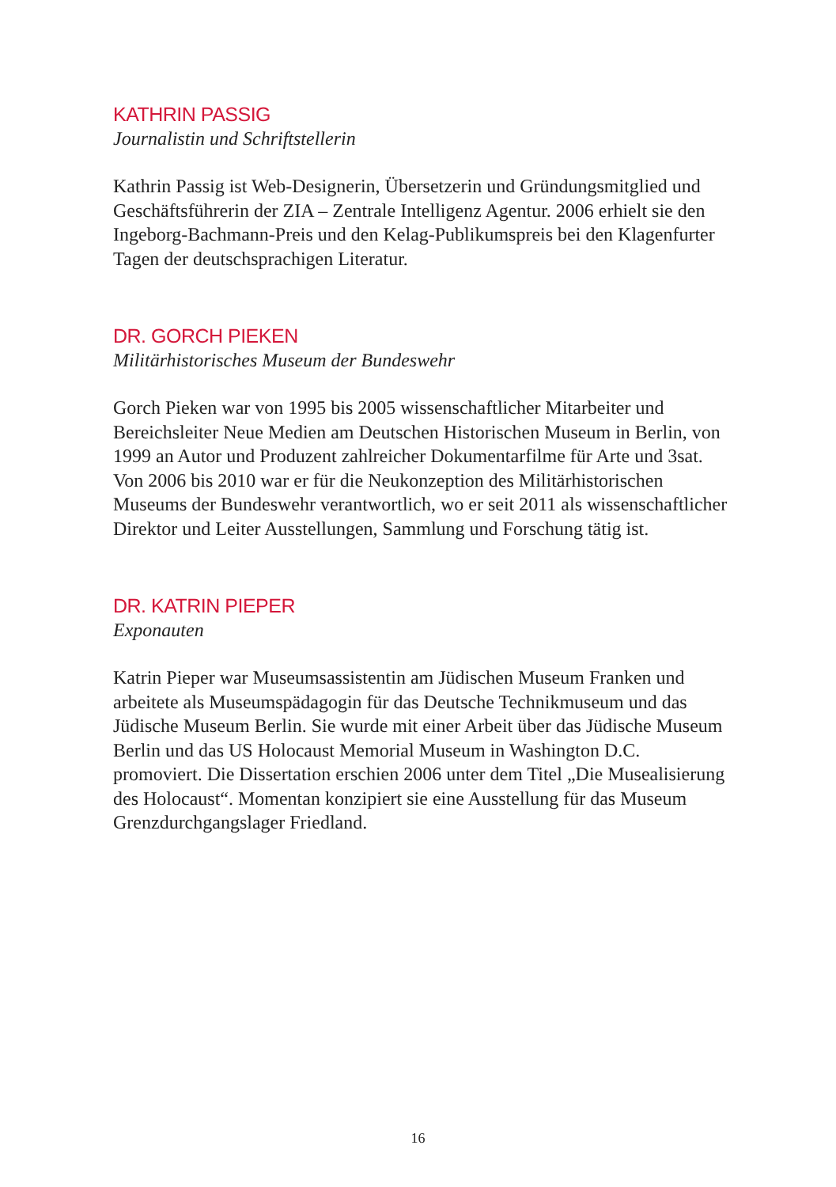KATHRIN PASSIG
Journalistin und Schriftstellerin
Kathrin Passig ist Web-Designerin, Übersetzerin und Gründungsmitglied und Geschäftsführerin der ZIA – Zentrale Intelligenz Agentur. 2006 erhielt sie den Ingeborg-Bachmann-Preis und den Kelag-Publikumspreis bei den Klagenfurter Tagen der deutschsprachigen Literatur.
DR. GORCH PIEKEN
Militärhistorisches Museum der Bundeswehr
Gorch Pieken war von 1995 bis 2005 wissenschaftlicher Mitarbeiter und Bereichsleiter Neue Medien am Deutschen Historischen Museum in Berlin, von 1999 an Autor und Produzent zahlreicher Dokumentarfilme für Arte und 3sat. Von 2006 bis 2010 war er für die Neukonzeption des Militärhistorischen Museums der Bundeswehr verantwortlich, wo er seit 2011 als wissenschaftlicher Direktor und Leiter Ausstellungen, Sammlung und Forschung tätig ist.
DR. KATRIN PIEPER
Exponauten
Katrin Pieper war Museumsassistentin am Jüdischen Museum Franken und arbeitete als Museumspädagogin für das Deutsche Technikmuseum und das Jüdische Museum Berlin. Sie wurde mit einer Arbeit über das Jüdische Museum Berlin und das US Holocaust Memorial Museum in Washington D.C. promoviert. Die Dissertation erschien 2006 unter dem Titel „Die Musealisierung des Holocaust“. Momentan konzipiert sie eine Ausstellung für das Museum Grenzdurchgangslager Friedland.
16